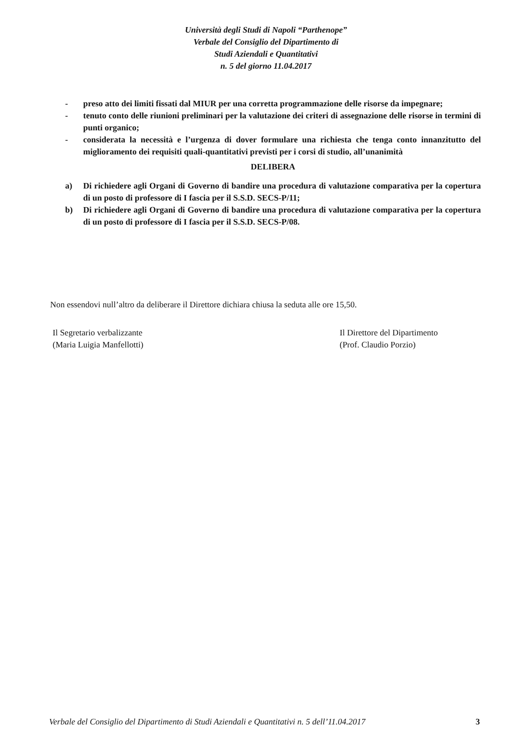Università degli Studi di Napoli “Parthenope”
Verbale del Consiglio del Dipartimento di
Studi Aziendali e Quantitativi
n. 5 del giorno 11.04.2017
- preso atto dei limiti fissati dal MIUR per una corretta programmazione delle risorse da impegnare;
- tenuto conto delle riunioni preliminari per la valutazione dei criteri di assegnazione delle risorse in termini di punti organico;
- considerata la necessità e l’urgenza di dover formulare una richiesta che tenga conto innanzitutto del miglioramento dei requisiti quali-quantitativi previsti per i corsi di studio, all’unanimità
DELIBERA
a) Di richiedere agli Organi di Governo di bandire una procedura di valutazione comparativa per la copertura di un posto di professore di I fascia per il S.S.D. SECS-P/11;
b) Di richiedere agli Organi di Governo di bandire una procedura di valutazione comparativa per la copertura di un posto di professore di I fascia per il S.S.D. SECS-P/08.
Non essendovi null’altro da deliberare il Direttore dichiara chiusa la seduta alle ore 15,50.
Il Segretario verbalizzante
(Maria Luigia Manfellotti)
Il Direttore del Dipartimento
(Prof. Claudio Porzio)
Verbale del Consiglio del Dipartimento di Studi Aziendali e Quantitativi n. 5 dell’11.04.2017 3